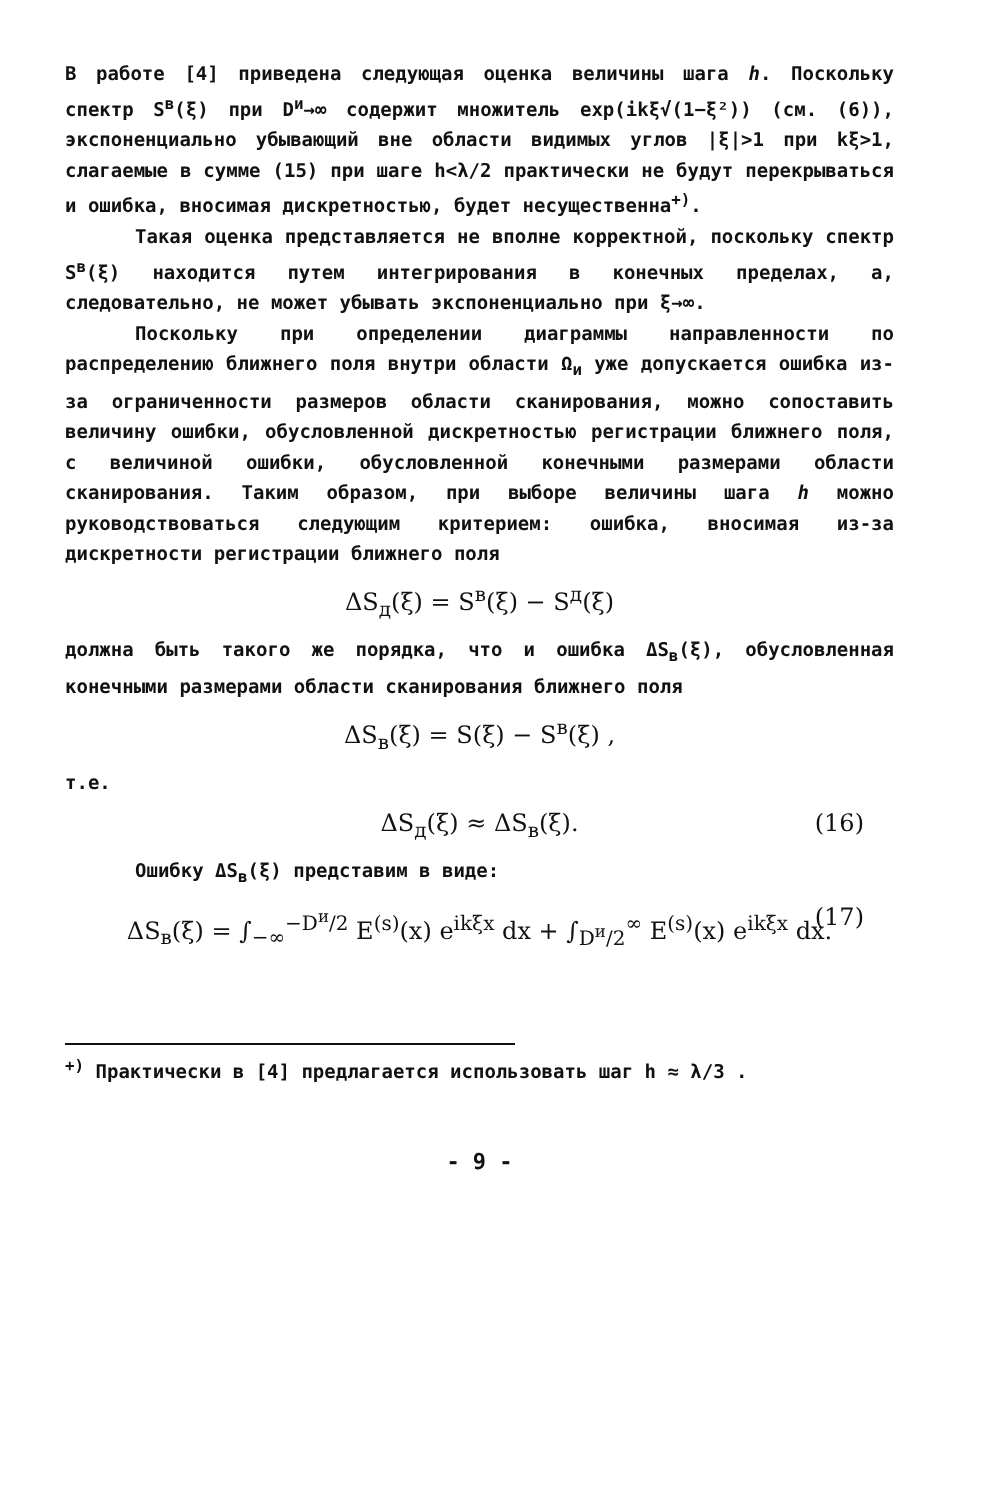В работе [4] приведена следующая оценка величины шага h. Поскольку спектр S<sup>в</sup>(ξ) при D<sup>и</sup>→∞ содержит множитель exp(ikξ√(1−ξ²)) (см. (6)), экспоненциально убывающий вне области видимых углов |ξ|>1 при kξ>1, слагаемые в сумме (15) при шаге h<λ/2 практически не будут перекрываться и ошибка, вносимая дискретностью, будет несущественна<sup>+)</sup>.
Такая оценка представляется не вполне корректной, поскольку спектр S<sup>в</sup>(ξ) находится путем интегрирования в конечных пределах, а, следовательно, не может убывать экспоненциально при ξ→∞.
Поскольку при определении диаграммы направленности по распределению ближнего поля внутри области Ω<sub>и</sub> уже допускается ошибка из-за ограниченности размеров области сканирования, можно сопоставить величину ошибки, обусловленной дискретностью регистрации ближнего поля, с величиной ошибки, обусловленной конечными размерами области сканирования. Таким образом, при выборе величины шага h можно руководствоваться следующим критерием: ошибка, вносимая из-за дискретности регистрации ближнего поля
ΔS<sub>д</sub>(ξ) = S<sup>в</sup>(ξ) − S<sup>д</sup>(ξ)
должна быть такого же порядка, что и ошибка ΔS<sub>в</sub>(ξ), обусловленная конечными размерами области сканирования ближнего поля
ΔS<sub>в</sub>(ξ) = S(ξ) − S<sup>в</sup>(ξ) ,
т.е.
ΔS<sub>д</sub>(ξ) ≈ ΔS<sub>в</sub>(ξ). (16)
Ошибку ΔS<sub>в</sub>(ξ) представим в виде:
ΔS<sub>в</sub>(ξ) = ∫<sub>−∞</sub><sup>−D<sup>и</sup>/2</sup> E<sup>(s)</sup>(x) e<sup>ikξx</sup> dx + ∫<sub>D<sup>и</sup>/2</sub><sup>∞</sup> E<sup>(s)</sup>(x) e<sup>ikξx</sup> dx. (17)
<sup>+)</sup> Практически в [4] предлагается использовать шаг h ≈ λ/3 .
- 9 -